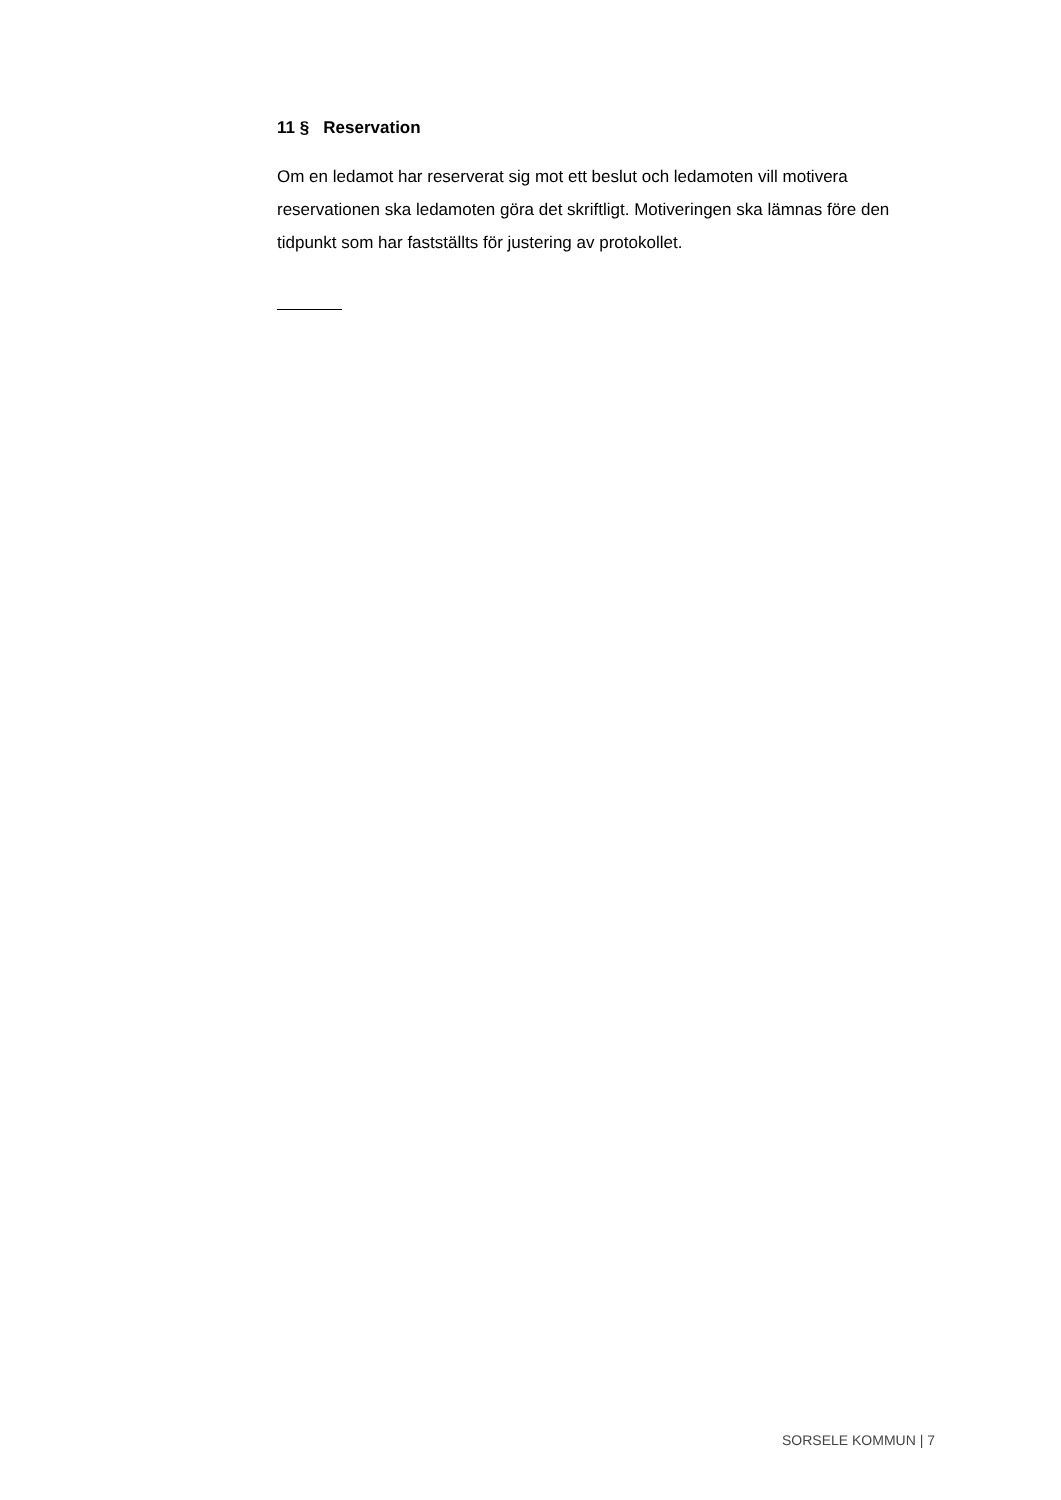11 § Reservation
Om en ledamot har reserverat sig mot ett beslut och ledamoten vill motivera reservationen ska ledamoten göra det skriftligt. Motiveringen ska lämnas före den tidpunkt som har fastställts för justering av protokollet.
SORSELE KOMMUN | 7